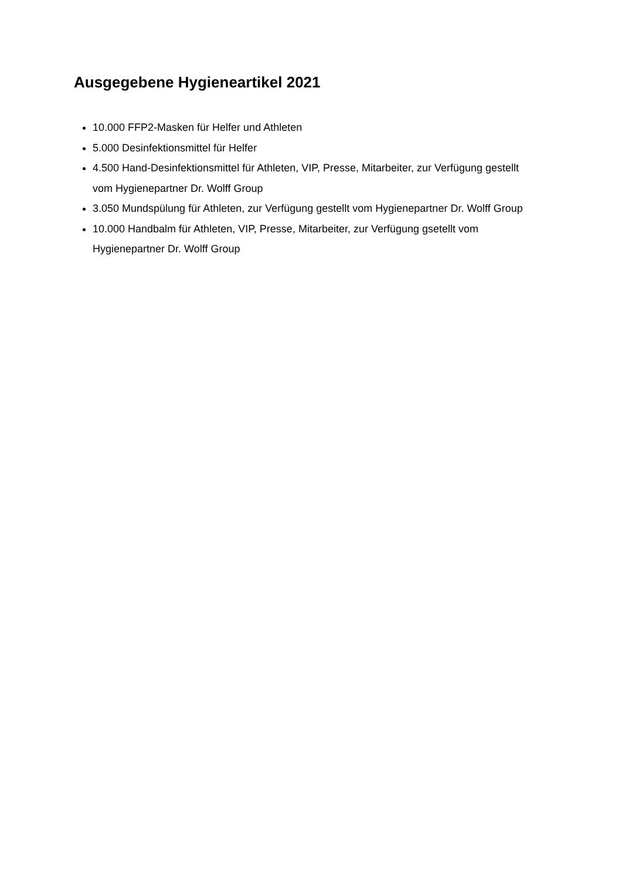Ausgegebene Hygieneartikel 2021
10.000 FFP2-Masken für Helfer und Athleten
5.000 Desinfektionsmittel für Helfer
4.500 Hand-Desinfektionsmittel für Athleten, VIP, Presse, Mitarbeiter, zur Verfügung gestellt vom Hygienepartner Dr. Wolff Group
3.050 Mundspülung für Athleten, zur Verfügung gestellt vom Hygienepartner Dr. Wolff Group
10.000 Handbalm für Athleten, VIP, Presse, Mitarbeiter, zur Verfügung gsetellt vom Hygienepartner Dr. Wolff Group